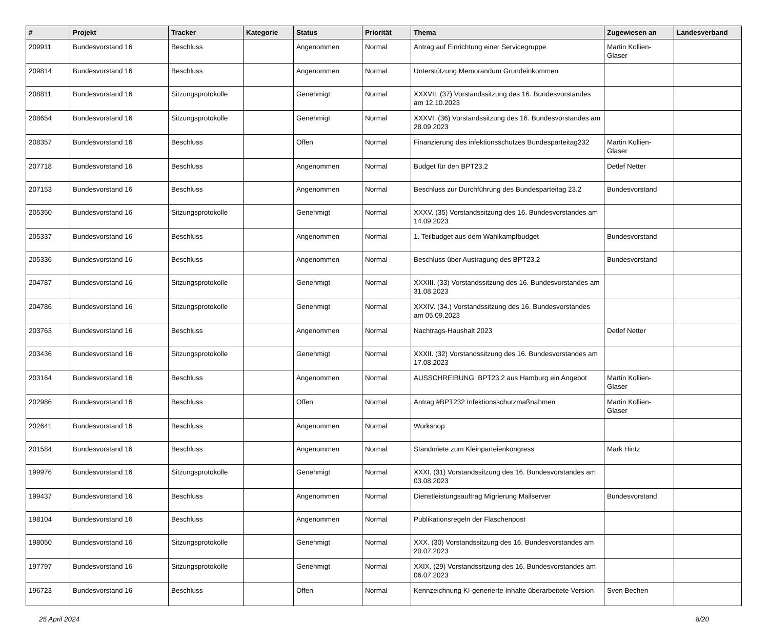| # | Projekt | Tracker | Kategorie | Status | Priorität | Thema | Zugewiesen an | Landesverband |
| --- | --- | --- | --- | --- | --- | --- | --- | --- |
| 209911 | Bundesvorstand 16 | Beschluss | | Angenommen | Normal | Antrag auf Einrichtung einer Servicegruppe | Martin Kollien-Glaser | |
| 209814 | Bundesvorstand 16 | Beschluss | | Angenommen | Normal | Unterstützung Memorandum Grundeinkommen | | |
| 208811 | Bundesvorstand 16 | Sitzungsprotokolle | | Genehmigt | Normal | XXXVII. (37) Vorstandssitzung des 16. Bundesvorstandes am 12.10.2023 | | |
| 208654 | Bundesvorstand 16 | Sitzungsprotokolle | | Genehmigt | Normal | XXXVI. (36) Vorstandssitzung des 16. Bundesvorstandes am 28.09.2023 | | |
| 208357 | Bundesvorstand 16 | Beschluss | | Offen | Normal | Finanzierung des infektionsschutzes Bundesparteitag232 | Martin Kollien-Glaser | |
| 207718 | Bundesvorstand 16 | Beschluss | | Angenommen | Normal | Budget für den BPT23.2 | Detlef Netter | |
| 207153 | Bundesvorstand 16 | Beschluss | | Angenommen | Normal | Beschluss zur Durchführung des Bundesparteitag 23.2 | Bundesvorstand | |
| 205350 | Bundesvorstand 16 | Sitzungsprotokolle | | Genehmigt | Normal | XXXV. (35) Vorstandssitzung des 16. Bundesvorstandes am 14.09.2023 | | |
| 205337 | Bundesvorstand 16 | Beschluss | | Angenommen | Normal | 1. Teilbudget aus dem Wahlkampfbudget | Bundesvorstand | |
| 205336 | Bundesvorstand 16 | Beschluss | | Angenommen | Normal | Beschluss über Austragung des BPT23.2 | Bundesvorstand | |
| 204787 | Bundesvorstand 16 | Sitzungsprotokolle | | Genehmigt | Normal | XXXIII. (33) Vorstandssitzung des 16. Bundesvorstandes am 31.08.2023 | | |
| 204786 | Bundesvorstand 16 | Sitzungsprotokolle | | Genehmigt | Normal | XXXIV. (34.) Vorstandssitzung des 16. Bundesvorstandes am 05.09.2023 | | |
| 203763 | Bundesvorstand 16 | Beschluss | | Angenommen | Normal | Nachtrags-Haushalt 2023 | Detlef Netter | |
| 203436 | Bundesvorstand 16 | Sitzungsprotokolle | | Genehmigt | Normal | XXXII. (32) Vorstandssitzung des 16. Bundesvorstandes am 17.08.2023 | | |
| 203164 | Bundesvorstand 16 | Beschluss | | Angenommen | Normal | AUSSCHREIBUNG: BPT23.2 aus Hamburg ein Angebot | Martin Kollien-Glaser | |
| 202986 | Bundesvorstand 16 | Beschluss | | Offen | Normal | Antrag #BPT232 Infektionsschutzmaßnahmen | Martin Kollien-Glaser | |
| 202641 | Bundesvorstand 16 | Beschluss | | Angenommen | Normal | Workshop | | |
| 201584 | Bundesvorstand 16 | Beschluss | | Angenommen | Normal | Standmiete zum Kleinparteienkongress | Mark Hintz | |
| 199976 | Bundesvorstand 16 | Sitzungsprotokolle | | Genehmigt | Normal | XXXI. (31) Vorstandssitzung des 16. Bundesvorstandes am 03.08.2023 | | |
| 199437 | Bundesvorstand 16 | Beschluss | | Angenommen | Normal | Dienstleistungsauftrag Migrierung Mailserver | Bundesvorstand | |
| 198104 | Bundesvorstand 16 | Beschluss | | Angenommen | Normal | Publikationsregeln der Flaschenpost | | |
| 198050 | Bundesvorstand 16 | Sitzungsprotokolle | | Genehmigt | Normal | XXX. (30) Vorstandssitzung des 16. Bundesvorstandes am 20.07.2023 | | |
| 197797 | Bundesvorstand 16 | Sitzungsprotokolle | | Genehmigt | Normal | XXIX. (29) Vorstandssitzung des 16. Bundesvorstandes am 06.07.2023 | | |
| 196723 | Bundesvorstand 16 | Beschluss | | Offen | Normal | Kennzeichnung KI-generierte Inhalte überarbeitete Version | Sven Bechen | |
25 April 2024 8/20